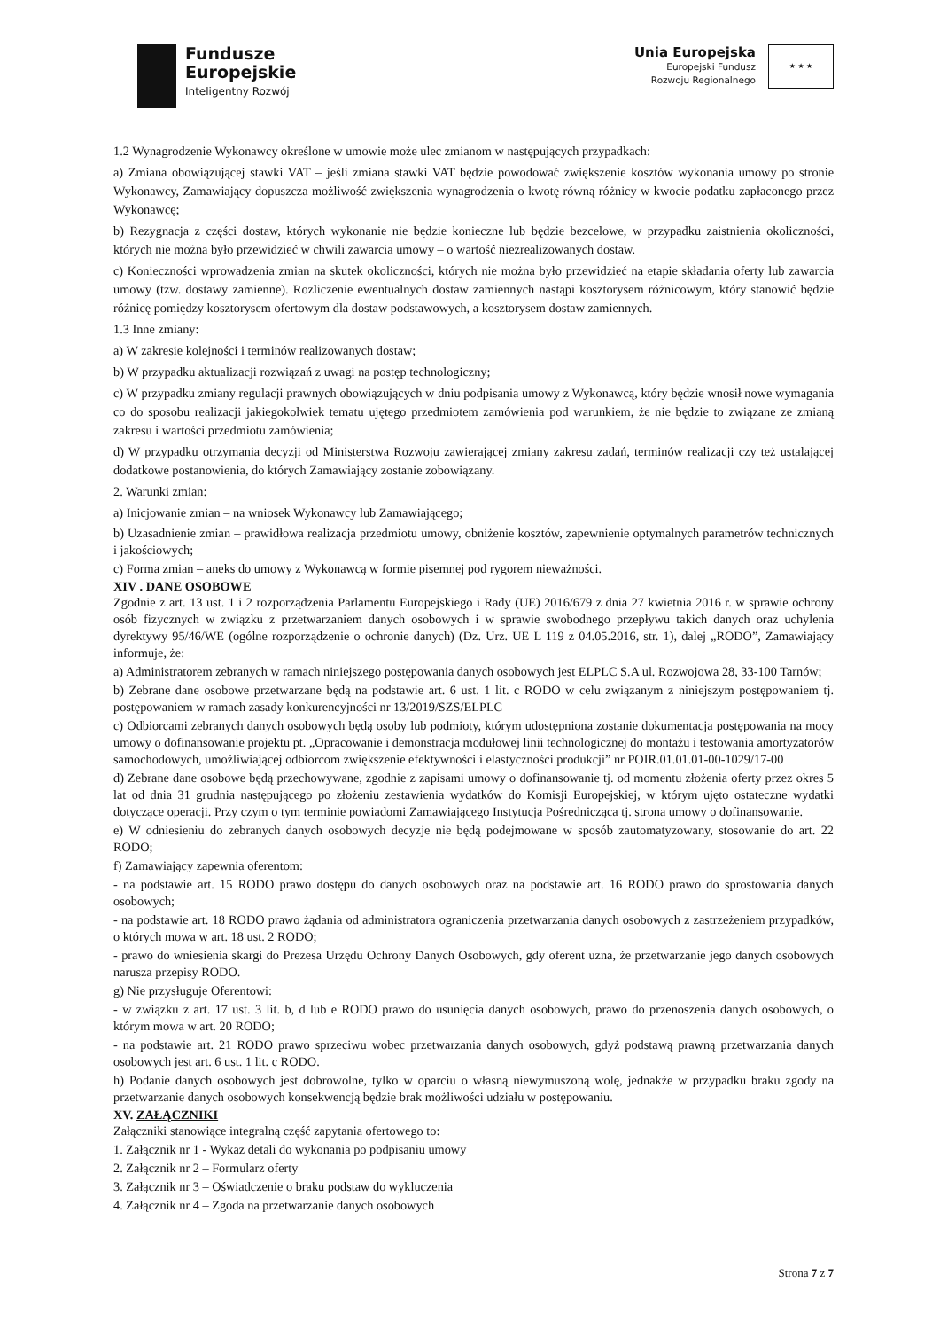Fundusze
Europejskie
Inteligentny Rozwój
Unia Europejska
Europejski Fundusz
Rozwoju Regionalnego
★ ★ ★
1.2 Wynagrodzenie Wykonawcy określone w umowie może ulec zmianom w następujących przypadkach:
a) Zmiana obowiązującej stawki VAT – jeśli zmiana stawki VAT będzie powodować zwiększenie kosztów wykonania umowy po stronie Wykonawcy, Zamawiający dopuszcza możliwość zwiększenia wynagrodzenia o kwotę równą różnicy w kwocie podatku zapłaconego przez Wykonawcę;
b) Rezygnacja z części dostaw, których wykonanie nie będzie konieczne lub będzie bezcelowe, w przypadku zaistnienia okoliczności, których nie można było przewidzieć w chwili zawarcia umowy – o wartość niezrealizowanych dostaw.
c) Konieczności wprowadzenia zmian na skutek okoliczności, których nie można było przewidzieć na etapie składania oferty lub zawarcia umowy (tzw. dostawy zamienne). Rozliczenie ewentualnych dostaw zamiennych nastąpi kosztorysem różnicowym, który stanowić będzie różnicę pomiędzy kosztorysem ofertowym dla dostaw podstawowych, a kosztorysem dostaw zamiennych.
1.3 Inne zmiany:
a) W zakresie kolejności i terminów realizowanych dostaw;
b) W przypadku aktualizacji rozwiązań z uwagi na postęp technologiczny;
c) W przypadku zmiany regulacji prawnych obowiązujących w dniu podpisania umowy z Wykonawcą, który będzie wnosił nowe wymagania co do sposobu realizacji jakiegokolwiek tematu ujętego przedmiotem zamówienia pod warunkiem, że nie będzie to związane ze zmianą zakresu i wartości przedmiotu zamówienia;
d) W przypadku otrzymania decyzji od Ministerstwa Rozwoju zawierającej zmiany zakresu zadań, terminów realizacji czy też ustalającej dodatkowe postanowienia, do których Zamawiający zostanie zobowiązany.
2. Warunki zmian:
a) Inicjowanie zmian – na wniosek Wykonawcy lub Zamawiającego;
b) Uzasadnienie zmian – prawidłowa realizacja przedmiotu umowy, obniżenie kosztów, zapewnienie optymalnych parametrów technicznych i jakościowych;
c) Forma zmian – aneks do umowy z Wykonawcą w formie pisemnej pod rygorem nieważności.
XIV . DANE OSOBOWE
Zgodnie z art. 13 ust. 1 i 2 rozporządzenia Parlamentu Europejskiego i Rady (UE) 2016/679 z dnia 27 kwietnia 2016 r. w sprawie ochrony osób fizycznych w związku z przetwarzaniem danych osobowych i w sprawie swobodnego przepływu takich danych oraz uchylenia dyrektywy 95/46/WE (ogólne rozporządzenie o ochronie danych) (Dz. Urz. UE L 119 z 04.05.2016, str. 1), dalej „RODO”, Zamawiający informuje, że:
a) Administratorem zebranych w ramach niniejszego postępowania danych osobowych jest ELPLC S.A ul. Rozwojowa 28, 33-100 Tarnów;
b) Zebrane dane osobowe przetwarzane będą na podstawie art. 6 ust. 1 lit. c RODO w celu związanym z niniejszym postępowaniem tj. postępowaniem w ramach zasady konkurencyjności nr 13/2019/SZS/ELPLC
c) Odbiorcami zebranych danych osobowych będą osoby lub podmioty, którym udostępniona zostanie dokumentacja postępowania na mocy umowy o dofinansowanie projektu pt. „Opracowanie i demonstracja modułowej linii technologicznej do montażu i testowania amortyzatorów samochodowych, umożliwiającej odbiorcom zwiększenie efektywności i elastyczności produkcji” nr POIR.01.01.01-00-1029/17-00
d) Zebrane dane osobowe będą przechowywane, zgodnie z zapisami umowy o dofinansowanie tj. od momentu złożenia oferty przez okres 5 lat od dnia 31 grudnia następującego po złożeniu zestawienia wydatków do Komisji Europejskiej, w którym ujęto ostateczne wydatki dotyczące operacji. Przy czym o tym terminie powiadomi Zamawiającego Instytucja Pośrednicząca tj. strona umowy o dofinansowanie.
e) W odniesieniu do zebranych danych osobowych decyzje nie będą podejmowane w sposób zautomatyzowany, stosowanie do art. 22 RODO;
f) Zamawiający zapewnia oferentom:
- na podstawie art. 15 RODO prawo dostępu do danych osobowych oraz na podstawie art. 16 RODO prawo do sprostowania danych osobowych;
- na podstawie art. 18 RODO prawo żądania od administratora ograniczenia przetwarzania danych osobowych z zastrzeżeniem przypadków, o których mowa w art. 18 ust. 2 RODO;
- prawo do wniesienia skargi do Prezesa Urzędu Ochrony Danych Osobowych, gdy oferent uzna, że przetwarzanie jego danych osobowych narusza przepisy RODO.
g) Nie przysługuje Oferentowi:
- w związku z art. 17 ust. 3 lit. b, d lub e RODO prawo do usunięcia danych osobowych, prawo do przenoszenia danych osobowych, o którym mowa w art. 20 RODO;
- na podstawie art. 21 RODO prawo sprzeciwu wobec przetwarzania danych osobowych, gdyż podstawą prawną przetwarzania danych osobowych jest art. 6 ust. 1 lit. c RODO.
h) Podanie danych osobowych jest dobrowolne, tylko w oparciu o własną niewymuszoną wolę, jednakże w przypadku braku zgody na przetwarzanie danych osobowych konsekwencją będzie brak możliwości udziału w postępowaniu.
XV. ZAŁĄCZNIKI
Załączniki stanowiące integralną część zapytania ofertowego to:
1. Załącznik nr 1 - Wykaz detali do wykonania po podpisaniu umowy
2. Załącznik nr 2 – Formularz oferty
3. Załącznik nr 3 – Oświadczenie o braku podstaw do wykluczenia
4. Załącznik nr 4 – Zgoda na przetwarzanie danych osobowych
Strona 7 z 7